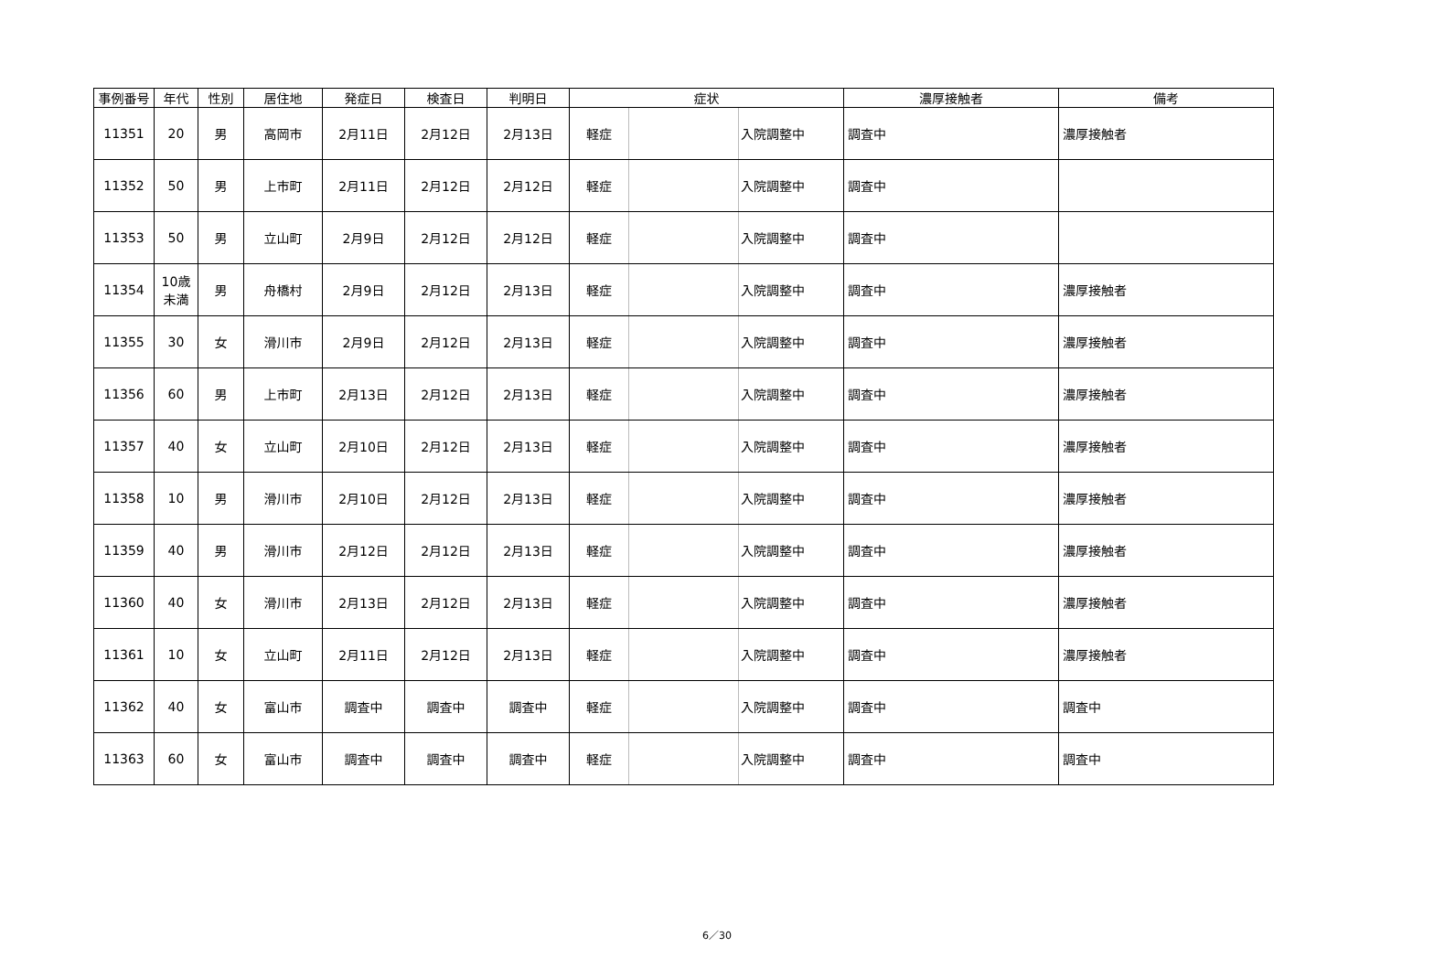| 事例番号 | 年代 | 性別 | 居住地 | 発症日 | 検査日 | 判明日 | 症状 | | | 濃厚接触者 | 備考 |
| --- | --- | --- | --- | --- | --- | --- | --- | --- | --- | --- | --- |
| 11351 | 20 | 男 | 高岡市 | 2月11日 | 2月12日 | 2月13日 | 軽症 | | 入院調整中 | 調査中 | 濃厚接触者 |
| 11352 | 50 | 男 | 上市町 | 2月11日 | 2月12日 | 2月12日 | 軽症 | | 入院調整中 | 調査中 | |
| 11353 | 50 | 男 | 立山町 | 2月9日 | 2月12日 | 2月12日 | 軽症 | | 入院調整中 | 調査中 | |
| 11354 | 10歳 未満 | 男 | 舟橋村 | 2月9日 | 2月12日 | 2月13日 | 軽症 | | 入院調整中 | 調査中 | 濃厚接触者 |
| 11355 | 30 | 女 | 滑川市 | 2月9日 | 2月12日 | 2月13日 | 軽症 | | 入院調整中 | 調査中 | 濃厚接触者 |
| 11356 | 60 | 男 | 上市町 | 2月13日 | 2月12日 | 2月13日 | 軽症 | | 入院調整中 | 調査中 | 濃厚接触者 |
| 11357 | 40 | 女 | 立山町 | 2月10日 | 2月12日 | 2月13日 | 軽症 | | 入院調整中 | 調査中 | 濃厚接触者 |
| 11358 | 10 | 男 | 滑川市 | 2月10日 | 2月12日 | 2月13日 | 軽症 | | 入院調整中 | 調査中 | 濃厚接触者 |
| 11359 | 40 | 男 | 滑川市 | 2月12日 | 2月12日 | 2月13日 | 軽症 | | 入院調整中 | 調査中 | 濃厚接触者 |
| 11360 | 40 | 女 | 滑川市 | 2月13日 | 2月12日 | 2月13日 | 軽症 | | 入院調整中 | 調査中 | 濃厚接触者 |
| 11361 | 10 | 女 | 立山町 | 2月11日 | 2月12日 | 2月13日 | 軽症 | | 入院調整中 | 調査中 | 濃厚接触者 |
| 11362 | 40 | 女 | 富山市 | 調査中 | 調査中 | 調査中 | 軽症 | | 入院調整中 | 調査中 | 調査中 |
| 11363 | 60 | 女 | 富山市 | 調査中 | 調査中 | 調査中 | 軽症 | | 入院調整中 | 調査中 | 調査中 |
6／30